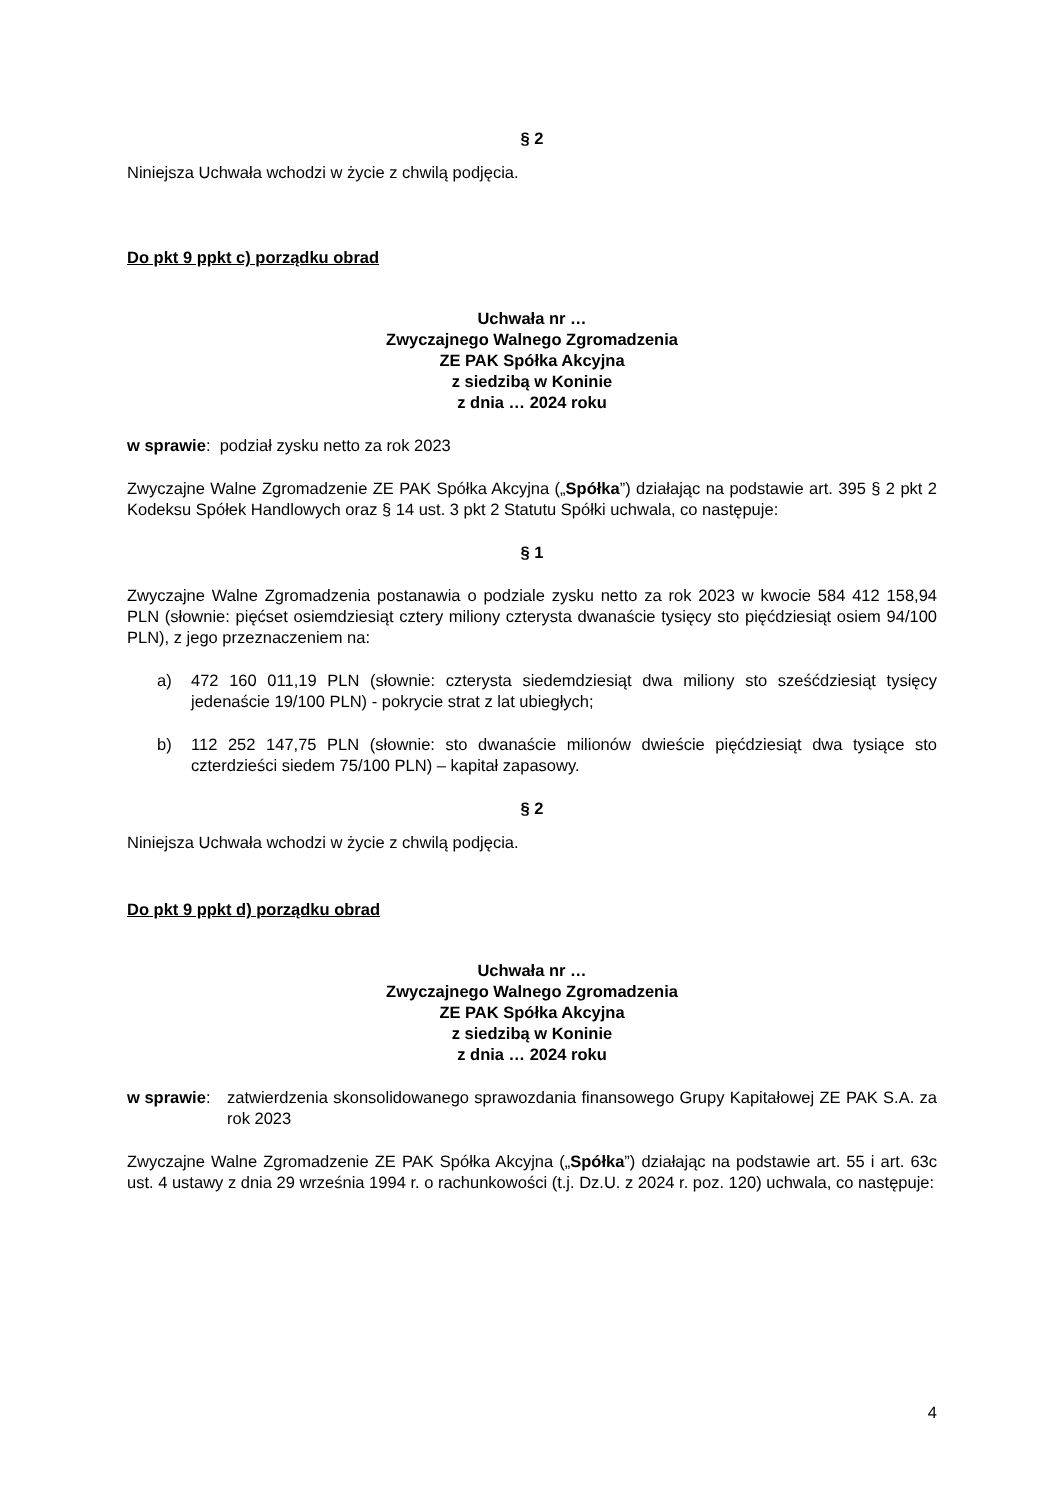§ 2
Niniejsza Uchwała wchodzi w życie z chwilą podjęcia.
Do pkt 9 ppkt c) porządku obrad
Uchwała nr …
Zwyczajnego Walnego Zgromadzenia
ZE PAK Spółka Akcyjna
z siedzibą w Koninie
z dnia … 2024 roku
w sprawie: podział zysku netto za rok 2023
Zwyczajne Walne Zgromadzenie ZE PAK Spółka Akcyjna („Spółka”) działając na podstawie art. 395 § 2 pkt 2 Kodeksu Spółek Handlowych oraz § 14 ust. 3 pkt 2 Statutu Spółki uchwala, co następuje:
§ 1
Zwyczajne Walne Zgromadzenia postanawia o podziale zysku netto za rok 2023 w kwocie 584 412 158,94 PLN (słownie: pięćset osiemdziesiąt cztery miliony czterysta dwanaście tysięcy sto pięćdziesiąt osiem 94/100 PLN), z jego przeznaczeniem na:
a) 472 160 011,19 PLN (słownie: czterysta siedemdziesiąt dwa miliony sto sześćdziesiąt tysięcy jedenaście 19/100 PLN) - pokrycie strat z lat ubiegłych;
b) 112 252 147,75 PLN (słownie: sto dwanaście milionów dwieście pięćdziesiąt dwa tysiące sto czterdzieści siedem 75/100 PLN) – kapitał zapasowy.
§ 2
Niniejsza Uchwała wchodzi w życie z chwilą podjęcia.
Do pkt 9 ppkt d) porządku obrad
Uchwała nr …
Zwyczajnego Walnego Zgromadzenia
ZE PAK Spółka Akcyjna
z siedzibą w Koninie
z dnia … 2024 roku
w sprawie: zatwierdzenia skonsolidowanego sprawozdania finansowego Grupy Kapitałowej ZE PAK S.A. za rok 2023
Zwyczajne Walne Zgromadzenie ZE PAK Spółka Akcyjna („Spółka”) działając na podstawie art. 55 i art. 63c ust. 4 ustawy z dnia 29 września 1994 r. o rachunkowości (t.j. Dz.U. z 2024 r. poz. 120) uchwala, co następuje:
4